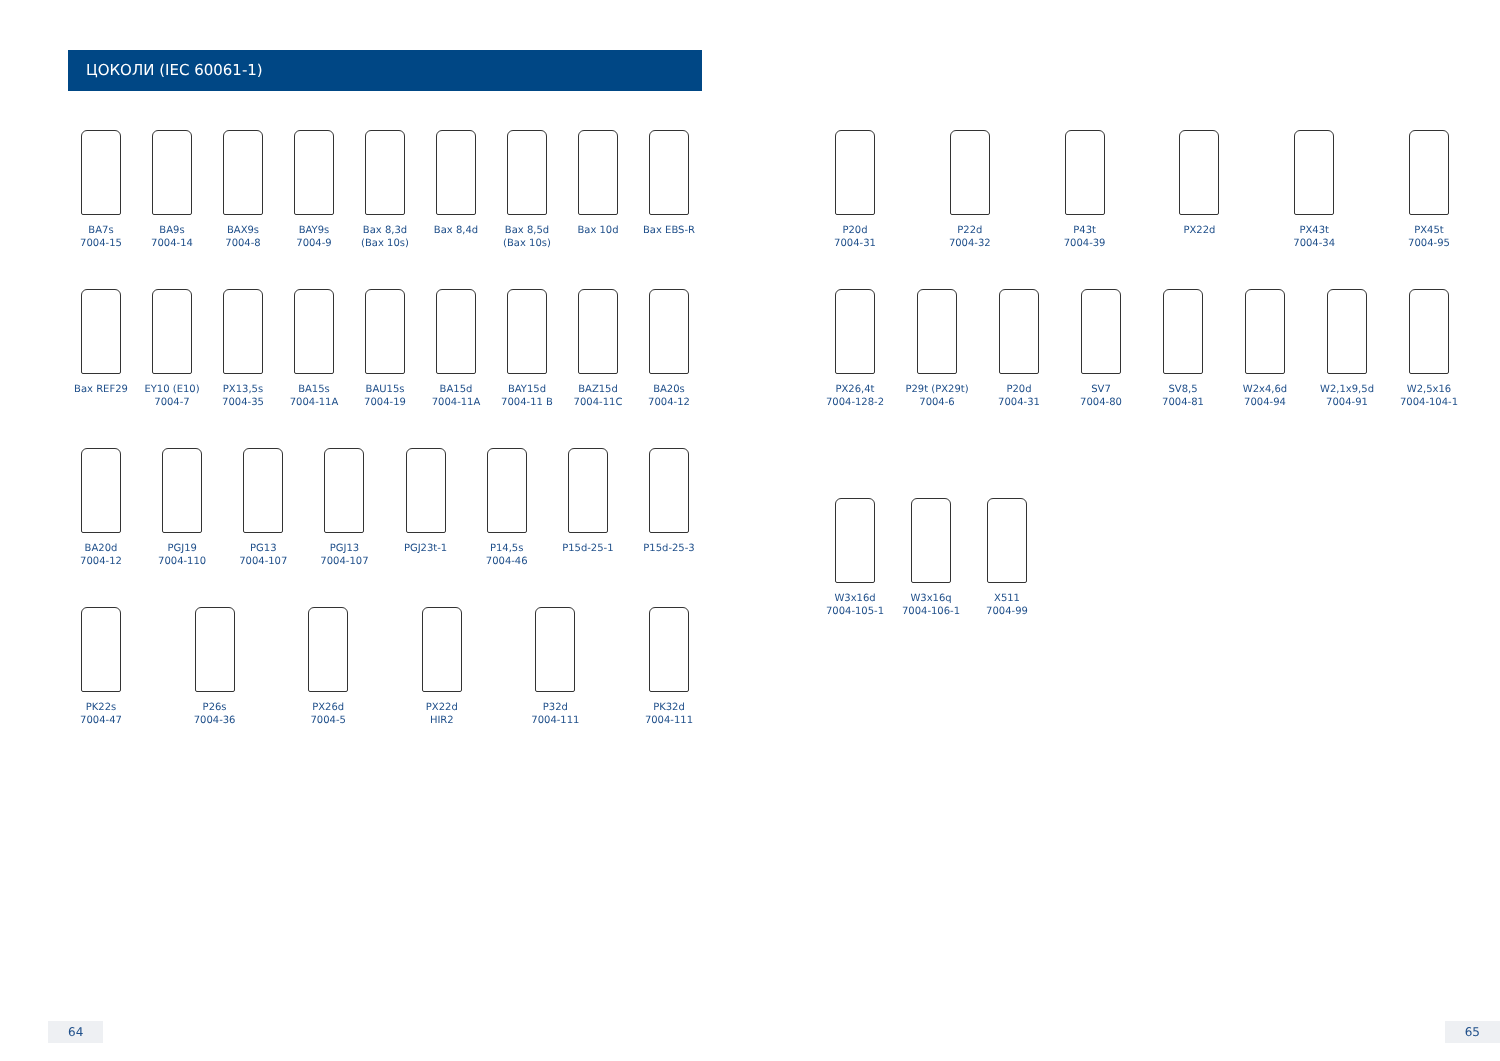ЦОКОЛИ (IEC 60061-1)
BA7s
7004-15
BA9s
7004-14
BAX9s
7004-8
BAY9s
7004-9
Bax 8,3d
(Bax 10s)
Bax 8,4d Bax 8,5d
(Bax 10s)
Bax 10d Bax EBS-R
Bax REF29 EY10 (E10)
7004-7
PX13,5s
7004-35
BA15s
7004-11A
BAU15s
7004-19
BA15d
7004-11A
BAY15d
7004-11 B
BAZ15d
7004-11C
BA20s
7004-12
BA20d
7004-12
PGJ19
7004-110
PG13
7004-107
PGJ13
7004-107
PGJ23t-1 P14,5s
7004-46
P15d-25-1 P15d-25-3
PK22s
7004-47
P26s
7004-36
PX26d
7004-5
PX22d
HIR2
P32d
7004-111
PK32d
7004-111
P20d
7004-31
P22d
7004-32
P43t
7004-39
PX22d PX43t
7004-34
PX45t
7004-95
PX26,4t
7004-128-2
P29t (PX29t)
7004-6
P20d
7004-31
SV7
7004-80
SV8,5
7004-81
W2x4,6d
7004-94
W2,1x9,5d
7004-91
W2,5x16
7004-104-1
W3x16d
7004-105-1
W3x16q
7004-106-1
X511
7004-99
64 65